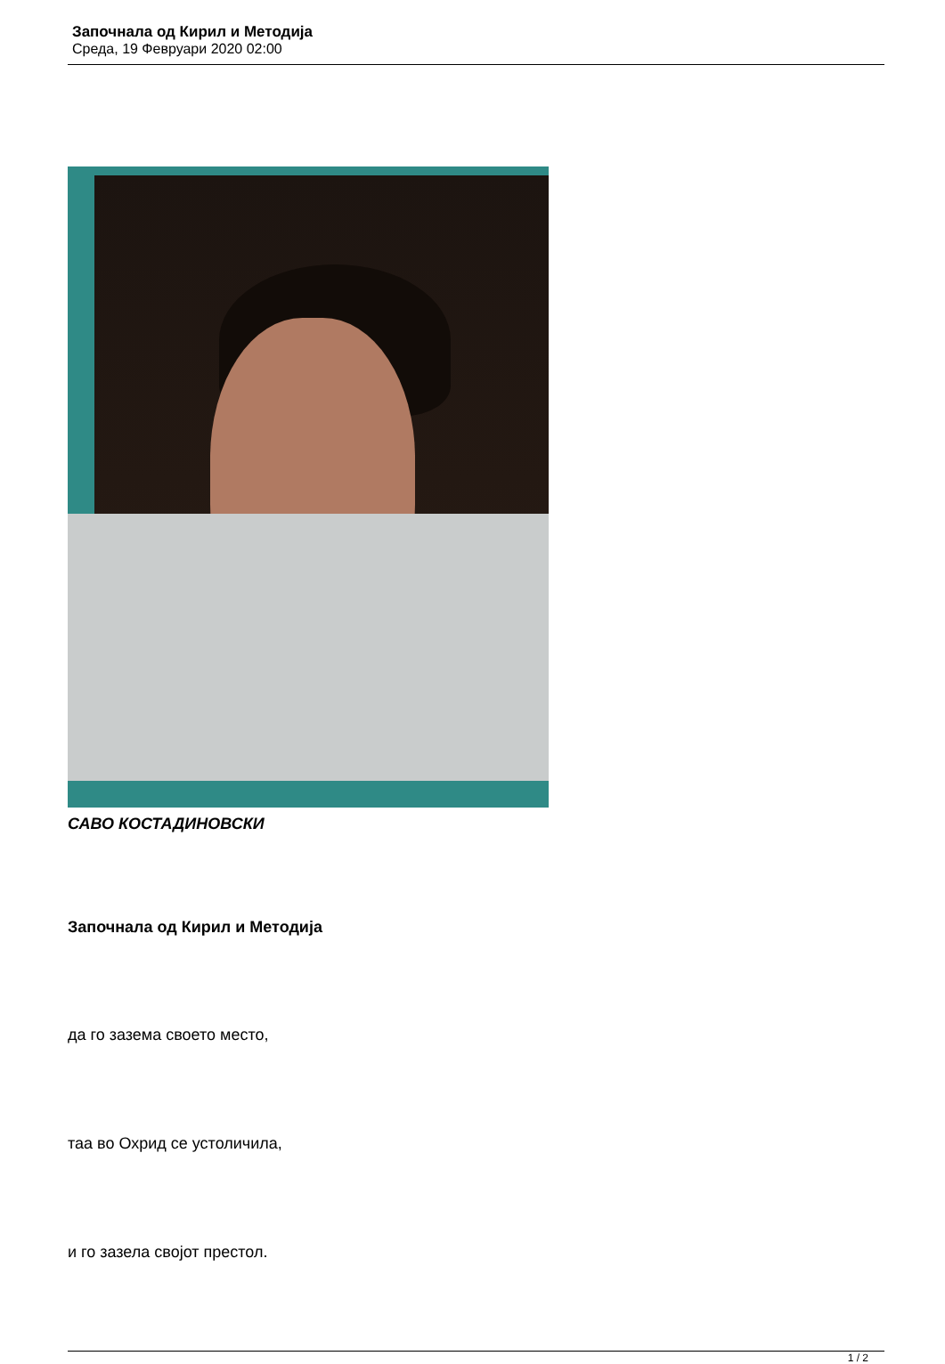Започнала од Кирил и Методија
Среда, 19 Февруари 2020 02:00
САВО КОСТАДИНОВСКИ
Започнала од Кирил и Методија
да го зазема своето место,
таа во Охрид се устоличила,
и го зазела својот престол.
1 / 2